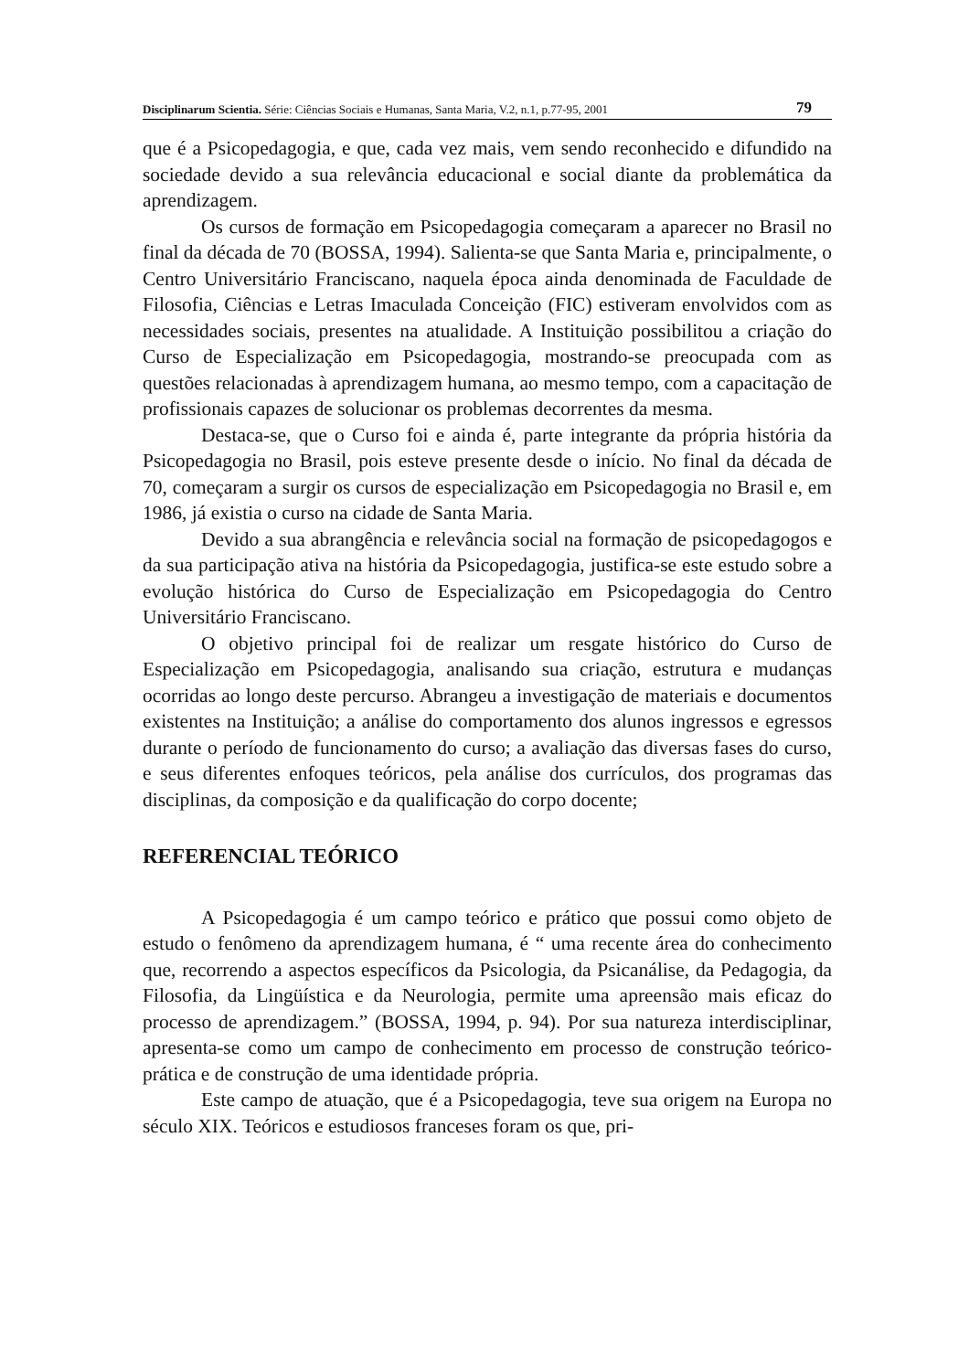Disciplinarum Scientia. Série: Ciências Sociais e Humanas, Santa Maria, V.2, n.1, p.77-95, 2001 79
que é a Psicopedagogia, e que, cada vez mais, vem sendo reconhecido e difundido na sociedade devido a sua relevância educacional e social diante da problemática da aprendizagem.
Os cursos de formação em Psicopedagogia começaram a aparecer no Brasil no final da década de 70 (BOSSA, 1994). Salienta-se que Santa Maria e, principalmente, o Centro Universitário Franciscano, naquela época ainda denominada de Faculdade de Filosofia, Ciências e Letras Imaculada Conceição (FIC) estiveram envolvidos com as necessidades sociais, presentes na atualidade. A Instituição possibilitou a criação do Curso de Especialização em Psicopedagogia, mostrando-se preocupada com as questões relacionadas à aprendizagem humana, ao mesmo tempo, com a capacitação de profissionais capazes de solucionar os problemas decorrentes da mesma.
Destaca-se, que o Curso foi e ainda é, parte integrante da própria história da Psicopedagogia no Brasil, pois esteve presente desde o início. No final da década de 70, começaram a surgir os cursos de especialização em Psicopedagogia no Brasil e, em 1986, já existia o curso na cidade de Santa Maria.
Devido a sua abrangência e relevância social na formação de psicopedagogos e da sua participação ativa na história da Psicopedagogia, justifica-se este estudo sobre a evolução histórica do Curso de Especialização em Psicopedagogia do Centro Universitário Franciscano.
O objetivo principal foi de realizar um resgate histórico do Curso de Especialização em Psicopedagogia, analisando sua criação, estrutura e mudanças ocorridas ao longo deste percurso. Abrangeu a investigação de materiais e documentos existentes na Instituição; a análise do comportamento dos alunos ingressos e egressos durante o período de funcionamento do curso; a avaliação das diversas fases do curso, e seus diferentes enfoques teóricos, pela análise dos currículos, dos programas das disciplinas, da composição e da qualificação do corpo docente;
REFERENCIAL TEÓRICO
A Psicopedagogia é um campo teórico e prático que possui como objeto de estudo o fenômeno da aprendizagem humana, é “ uma recente área do conhecimento que, recorrendo a aspectos específicos da Psicologia, da Psicanálise, da Pedagogia, da Filosofia, da Lingüística e da Neurologia, permite uma apreensão mais eficaz do processo de aprendizagem.” (BOSSA, 1994, p. 94). Por sua natureza interdisciplinar, apresenta-se como um campo de conhecimento em processo de construção teórico-prática e de construção de uma identidade própria.
Este campo de atuação, que é a Psicopedagogia, teve sua origem na Europa no século XIX. Teóricos e estudiosos franceses foram os que, pri-